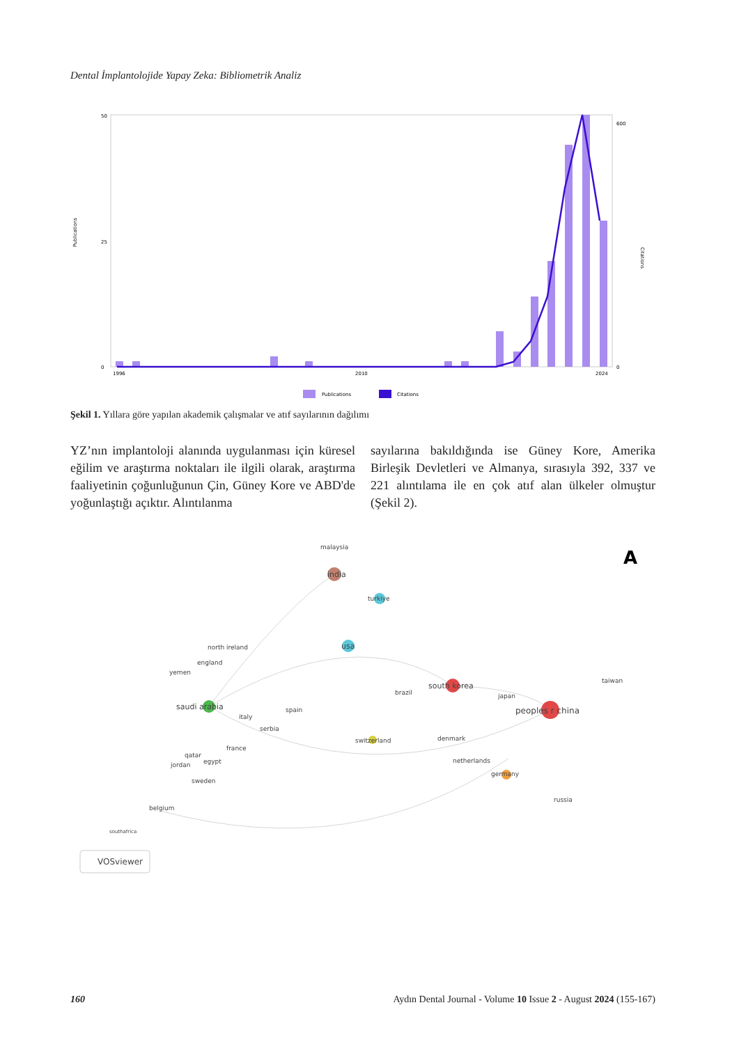Dental İmplantolojide Yapay Zeka: Bibliometrik Analiz
Publications
Citations
50
25
0
600
0
1996
2010
2024
Publications
Citations
Şekil 1. Yıllara göre yapılan akademik çalışmalar ve atıf sayılarının dağılımı
YZ’nın implantoloji alanında uygulanması için küresel eğilim ve araştırma noktaları ile ilgili olarak, araştırma faaliyetinin çoğunluğunun Çin, Güney Kore ve ABD'de yoğunlaştığı açıktır. Alıntılanma
sayılarına bakıldığında ise Güney Kore, Amerika Birleşik Devletleri ve Almanya, sırasıyla 392, 337 ve 221 alıntılama ile en çok atıf alan ülkeler olmuştur (Şekil 2).
malaysia
india
turkiye
usa
north ireland
england
yemen
taiwan
brazil
saudi arabia
south korea
japan
peoples r china
italy
spain
serbia
switzerland
denmark
france
qatar
egypt
jordan
netherlands
germany
sweden
russia
belgium
southafrica
A
VOSviewer
160 Aydın Dental Journal - Volume 10 Issue 2 - August 2024 (155-167)